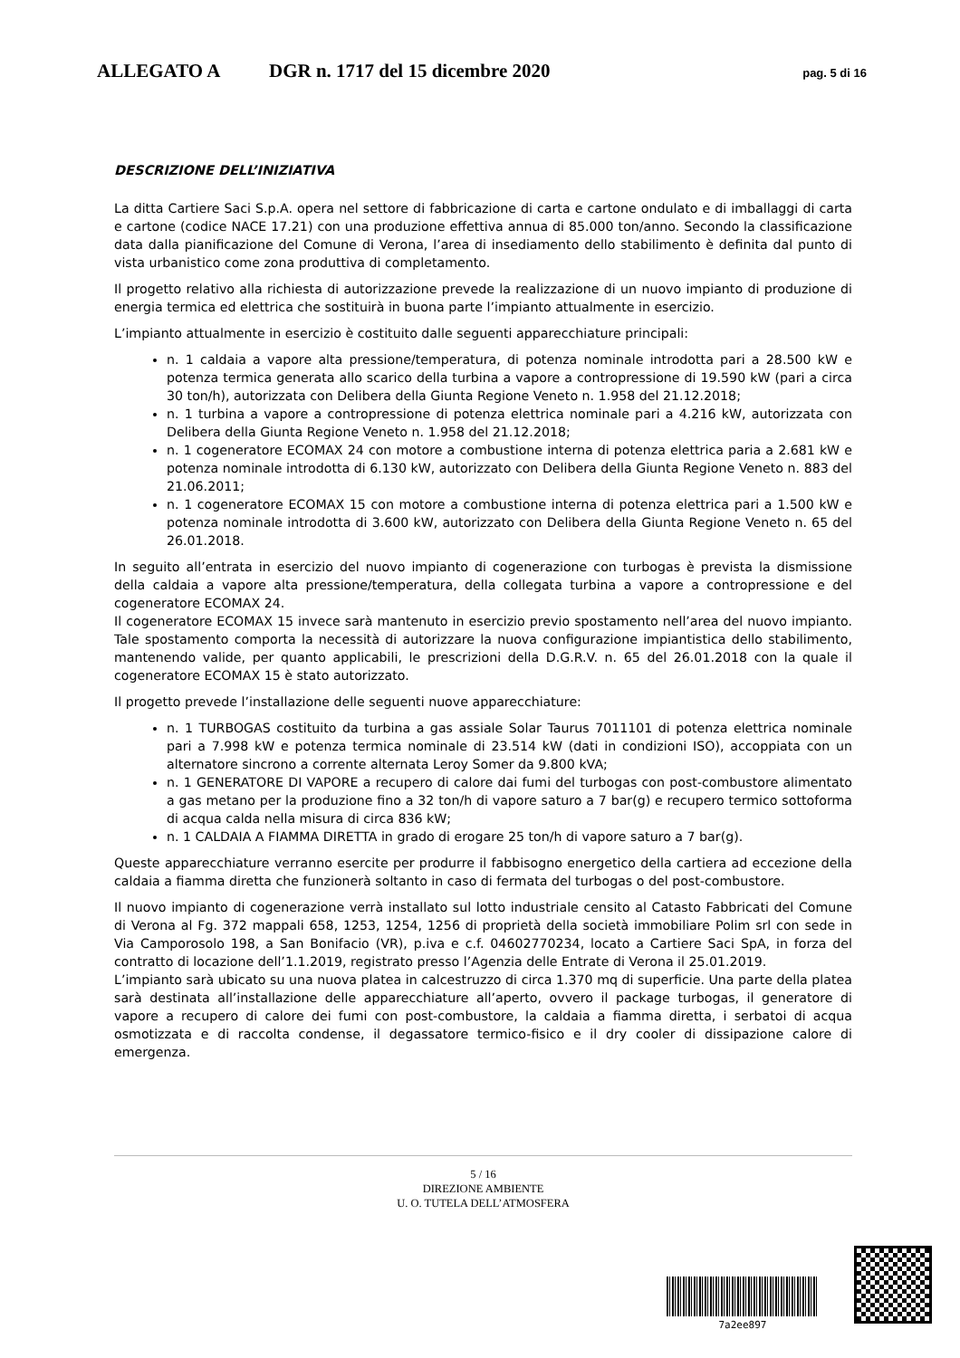ALLEGATO A DGR n. 1717 del 15 dicembre 2020 pag. 5 di 16
DESCRIZIONE DELL’INIZIATIVA
La ditta Cartiere Saci S.p.A. opera nel settore di fabbricazione di carta e cartone ondulato e di imballaggi di carta e cartone (codice NACE 17.21) con una produzione effettiva annua di 85.000 ton/anno. Secondo la classificazione data dalla pianificazione del Comune di Verona, l’area di insediamento dello stabilimento è definita dal punto di vista urbanistico come zona produttiva di completamento.
Il progetto relativo alla richiesta di autorizzazione prevede la realizzazione di un nuovo impianto di produzione di energia termica ed elettrica che sostituirà in buona parte l’impianto attualmente in esercizio.
L’impianto attualmente in esercizio è costituito dalle seguenti apparecchiature principali:
n. 1 caldaia a vapore alta pressione/temperatura, di potenza nominale introdotta pari a 28.500 kW e potenza termica generata allo scarico della turbina a vapore a contropressione di 19.590 kW (pari a circa 30 ton/h), autorizzata con Delibera della Giunta Regione Veneto n. 1.958 del 21.12.2018;
n. 1 turbina a vapore a contropressione di potenza elettrica nominale pari a 4.216 kW, autorizzata con Delibera della Giunta Regione Veneto n. 1.958 del 21.12.2018;
n. 1 cogeneratore ECOMAX 24 con motore a combustione interna di potenza elettrica paria a 2.681 kW e potenza nominale introdotta di 6.130 kW, autorizzato con Delibera della Giunta Regione Veneto n. 883 del 21.06.2011;
n. 1 cogeneratore ECOMAX 15 con motore a combustione interna di potenza elettrica pari a 1.500 kW e potenza nominale introdotta di 3.600 kW, autorizzato con Delibera della Giunta Regione Veneto n. 65 del 26.01.2018.
In seguito all’entrata in esercizio del nuovo impianto di cogenerazione con turbogas è prevista la dismissione della caldaia a vapore alta pressione/temperatura, della collegata turbina a vapore a contropressione e del cogeneratore ECOMAX 24.
Il cogeneratore ECOMAX 15 invece sarà mantenuto in esercizio previo spostamento nell’area del nuovo impianto. Tale spostamento comporta la necessità di autorizzare la nuova configurazione impiantistica dello stabilimento, mantenendo valide, per quanto applicabili, le prescrizioni della D.G.R.V. n. 65 del 26.01.2018 con la quale il cogeneratore ECOMAX 15 è stato autorizzato.
Il progetto prevede l’installazione delle seguenti nuove apparecchiature:
n. 1 TURBOGAS costituito da turbina a gas assiale Solar Taurus 7011101 di potenza elettrica nominale pari a 7.998 kW e potenza termica nominale di 23.514 kW (dati in condizioni ISO), accoppiata con un alternatore sincrono a corrente alternata Leroy Somer da 9.800 kVA;
n. 1 GENERATORE DI VAPORE a recupero di calore dai fumi del turbogas con post-combustore alimentato a gas metano per la produzione fino a 32 ton/h di vapore saturo a 7 bar(g) e recupero termico sottoforma di acqua calda nella misura di circa 836 kW;
n. 1 CALDAIA A FIAMMA DIRETTA in grado di erogare 25 ton/h di vapore saturo a 7 bar(g).
Queste apparecchiature verranno esercite per produrre il fabbisogno energetico della cartiera ad eccezione della caldaia a fiamma diretta che funzionerà soltanto in caso di fermata del turbogas o del post-combustore.
Il nuovo impianto di cogenerazione verrà installato sul lotto industriale censito al Catasto Fabbricati del Comune di Verona al Fg. 372 mappali 658, 1253, 1254, 1256 di proprietà della società immobiliare Polim srl con sede in Via Camporosolo 198, a San Bonifacio (VR), p.iva e c.f. 04602770234, locato a Cartiere Saci SpA, in forza del contratto di locazione dell’1.1.2019, registrato presso l’Agenzia delle Entrate di Verona il 25.01.2019.
L’impianto sarà ubicato su una nuova platea in calcestruzzo di circa 1.370 mq di superficie. Una parte della platea sarà destinata all’installazione delle apparecchiature all’aperto, ovvero il package turbogas, il generatore di vapore a recupero di calore dei fumi con post-combustore, la caldaia a fiamma diretta, i serbatoi di acqua osmotizzata e di raccolta condense, il degassatore termico-fisico e il dry cooler di dissipazione calore di emergenza.
5 / 16
DIREZIONE AMBIENTE
U. O. TUTELA DELL’ATMOSFERA
7a2ee897